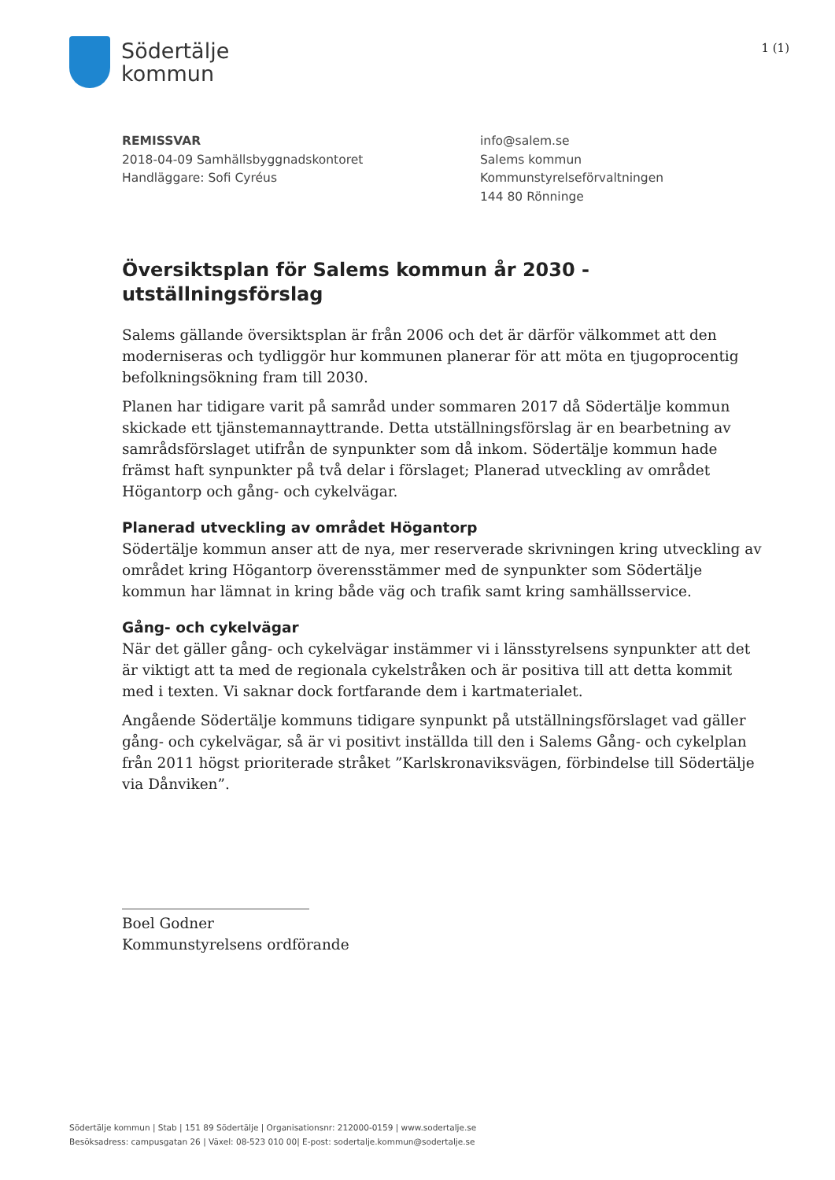Södertälje
kommun
1 (1)
REMISSVAR
2018-04-09 Samhällsbyggnadskontoret
Handläggare: Sofi Cyréus
info@salem.se
Salems kommun
Kommunstyrelseförvaltningen
144 80 Rönninge
Översiktsplan för Salems kommun år 2030 - utställningsförslag
Salems gällande översiktsplan är från 2006 och det är därför välkommet att den moderniseras och tydliggör hur kommunen planerar för att möta en tjugoprocentig befolkningsökning fram till 2030.
Planen har tidigare varit på samråd under sommaren 2017 då Södertälje kommun skickade ett tjänstemannayttrande. Detta utställningsförslag är en bearbetning av samrådsförslaget utifrån de synpunkter som då inkom. Södertälje kommun hade främst haft synpunkter på två delar i förslaget; Planerad utveckling av området Högantorp och gång- och cykelvägar.
Planerad utveckling av området Högantorp
Södertälje kommun anser att de nya, mer reserverade skrivningen kring utveckling av området kring Högantorp överensstämmer med de synpunkter som Södertälje kommun har lämnat in kring både väg och trafik samt kring samhällsservice.
Gång- och cykelvägar
När det gäller gång- och cykelvägar instämmer vi i länsstyrelsens synpunkter att det är viktigt att ta med de regionala cykelstråken och är positiva till att detta kommit med i texten. Vi saknar dock fortfarande dem i kartmaterialet.
Angående Södertälje kommuns tidigare synpunkt på utställningsförslaget vad gäller gång- och cykelvägar, så är vi positivt inställda till den i Salems Gång- och cykelplan från 2011 högst prioriterade stråket ”Karlskronaviksvägen, förbindelse till Södertälje via Dånviken”.
Boel Godner
Kommunstyrelsens ordförande
Södertälje kommun | Stab | 151 89 Södertälje | Organisationsnr: 212000-0159 | www.sodertalje.se
Besöksadress: campusgatan 26 | Växel: 08-523 010 00| E-post: sodertalje.kommun@sodertalje.se